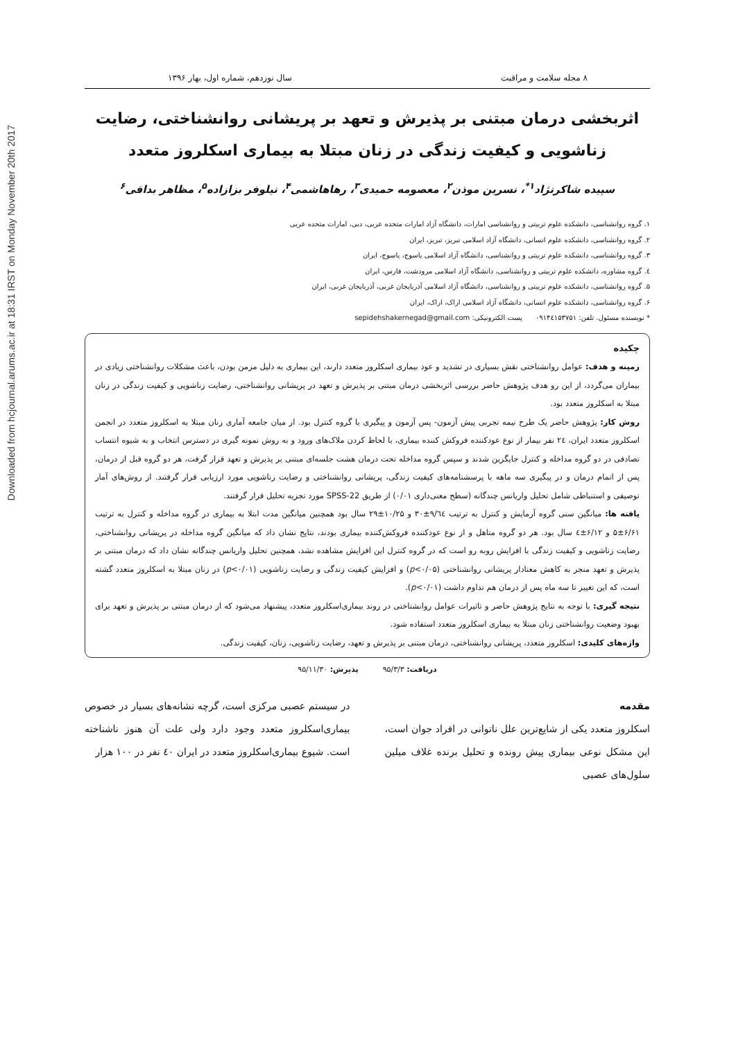Downloaded from hcjournal.arums.ac.ir at 18:31 IRST on Monday November 20th 2017
۸ مجله سلامت و مراقبت سال نوزدهم، شماره اول، بهار ۱۳۹۶
اثربخشی درمان مبتنی بر پذیرش و تعهد بر پریشانی روانشناختی، رضایت زناشویی و کیفیت زندگی در زنان مبتلا به بیماری اسکلروز متعدد
سپیده شاکرنژاد<sup>۱*</sup>، نسرین موذن<sup>۲</sup>، معصومه حمیدی<sup>۳</sup>، رهاهاشمی<sup>۴</sup>، نیلوفر بزازاده<sup>۵</sup>، مظاهر بداقی<sup>۶</sup>
۱. گروه روانشناسی، دانشکده علوم تربیتی و روانشناسی امارات، دانشگاه آزاد امارات متحده عربی، دبی، امارات متحده عربی
۲. گروه روانشناسی، دانشکده علوم انسانی، دانشگاه آزاد اسلامی تبریز، تبریز، ایران
۳. گروه روانشناسی، دانشکده علوم تربیتی و روانشناسی، دانشگاه آزاد اسلامی یاسوج، یاسوج، ایران
٤. گروه مشاوره، دانشکده علوم تربیتی و روانشناسی، دانشگاه آزاد اسلامی مرودشت، فارس، ایران
۵. گروه روانشناسی، دانشکده علوم تربیتی و روانشناسی، دانشگاه آزاد اسلامی آذربایجان غربی، آذربایجان غربی، ایران
۶. گروه روانشناسی، دانشکده علوم انسانی، دانشگاه آزاد اسلامی اراک، اراک، ایران
* نویسنده مسئول. تلفن: ۰۹۱۴٤۱۵۳۷۵۱ پست الکترونیکی: sepidehshakernegad@gmail.com
چکیده
زمینه و هدف: عوامل روانشناختی نقش بسیاری در تشدید و عود بیماری اسکلروز متعدد دارند، این بیماری به دلیل مزمن بودن، باعث مشکلات روانشناختی زیادی در بیماران می‌گردد، از این رو هدف پژوهش حاضر بررسی اثربخشی درمان مبتنی بر پذیرش و تعهد در پریشانی روانشناختی، رضایت زناشویی و کیفیت زندگی در زنان مبتلا به اسکلروز متعدد بود.
روش کار: پژوهش حاضر یک طرح نیمه تجربی پیش آزمون- پس آزمون و پیگیری با گروه کنترل بود. از میان جامعه آماری زنان مبتلا به اسکلروز متعدد در انجمن اسکلروز متعدد ایران، ۲٤ نفر بیمار از نوع عودکننده فروکش کننده بیماری، با لحاظ کردن ملاک‌های ورود و به روش نمونه گیری در دسترس انتخاب و به شیوه انتساب تصادفی در دو گروه مداخله و کنترل جایگزین شدند و سپس گروه مداخله تحت درمان هشت جلسه‌ای مبتنی بر پذیرش و تعهد قرار گرفت، هر دو گروه قبل از درمان، پس از اتمام درمان و در پیگیری سه ماهه با پرسشنامه‌های کیفیت زندگی، پریشانی روانشناختی و رضایت زناشویی مورد ارزیابی قرار گرفتند. از روش‌های آمار توصیفی و استنباطی شامل تحلیل واریانس چندگانه (سطح معنی‌داری ۰/۰۱) از طریق SPSS-22 مورد تجزیه تحلیل قرار گرفتند.
یافته ها: میانگین سنی گروه آرمایش و کنترل به ترتیب ۹/٦٤±۳۰ و ۱۰/۲۵±۲۹ سال بود همچنین میانگین مدت ابتلا به بیماری در گروه مداخله و کنترل به ترتیب ۶/۶۱±۵ و ۶/۱۲±٤ سال بود. هر دو گروه متاهل و از نوع عودکننده فروکش‌کننده بیماری بودند، نتایج نشان داد که میانگین گروه مداخله در پریشانی روانشناختی، رضایت زناشویی و کیفیت زندگی با افزایش روبه رو است که در گروه کنترل این افزایش مشاهده نشد، همچنین تحلیل واریانس چندگانه نشان داد که درمان مبتنی بر پذیرش و تعهد منجر به کاهش معنادار پریشانی روانشناختی (p<۰/۰۵) و افزایش کیفیت زندگی و رضایت زناشویی (p<۰/۰۱) در زنان مبتلا به اسکلروز متعدد گشته است، که این تغییر تا سه ماه پس از درمان هم تداوم داشت (p<۰/۰۱).
نتیجه گیری: با توجه به نتایج پژوهش حاضر و تاثیرات عوامل روانشناختی در روند بیماری‌اسکلروز متعدد، پیشنهاد می‌شود که از درمان مبتنی بر پذیرش و تعهد برای بهبود وضعیت روانشناختی زنان مبتلا به بیماری اسکلروز متعدد استفاده شود.
واژه‌های کلیدی: اسکلروز متعدد، پریشانی روانشناختی، درمان مبتنی بر پذیرش و تعهد، رضایت زناشویی، زنان، کیفیت زندگی.
دریافت: ۹۵/۳/۳ پذیرش: ۹۵/۱۱/۳۰
مقدمه
اسکلروز متعدد یکی از شایع‌ترین علل ناتوانی در افراد جوان است، این مشکل نوعی بیماری پیش رونده و تحلیل برنده غلاف میلین سلول‌های عصبی
در سیستم عصبی مرکزی است، گرچه نشانه‌های بسیار در خصوص بیماری‌اسکلروز متعدد وجود دارد ولی علت آن هنوز ناشناخته است. شیوع بیماری‌اسکلروز متعدد در ایران ٤٠ نفر در ۱۰۰ هزار